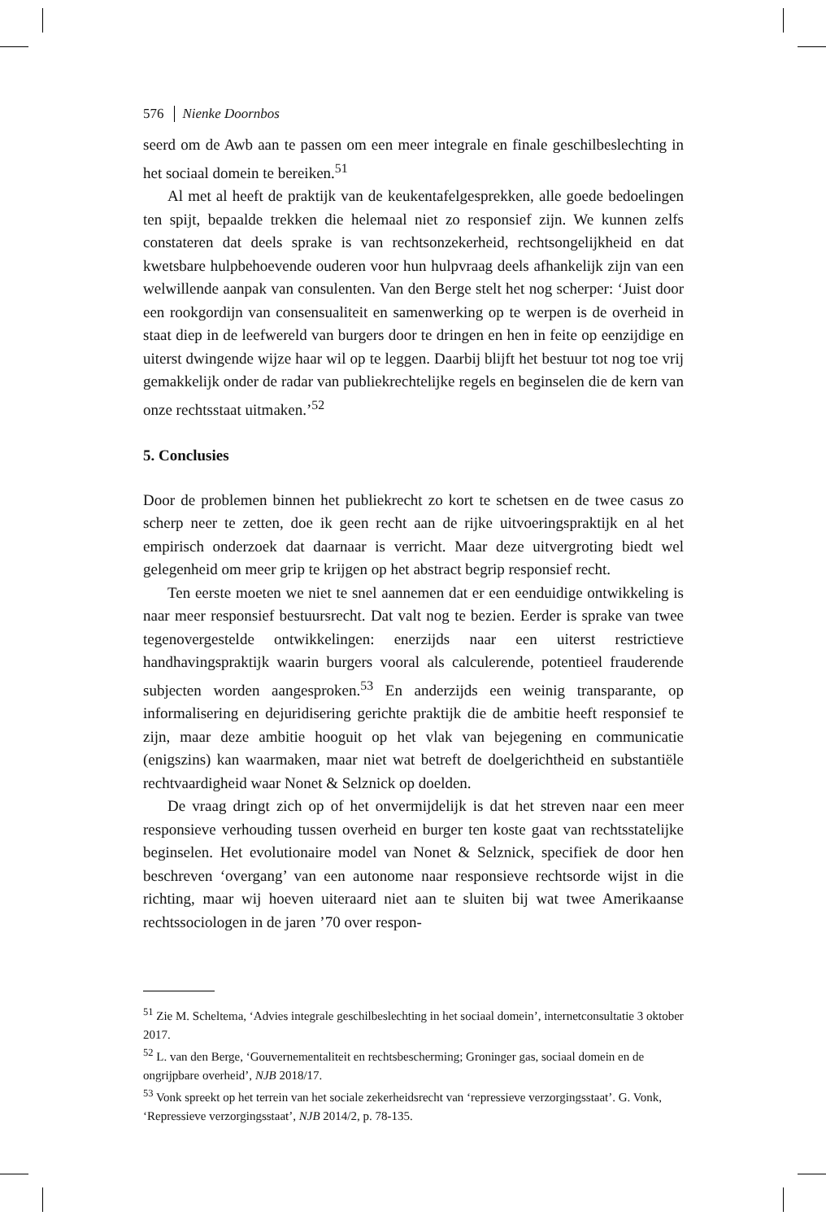576 Nienke Doornbos
seerd om de Awb aan te passen om een meer integrale en finale geschilbeslechting in het sociaal domein te bereiken.<sup>51</sup>
Al met al heeft de praktijk van de keukentafelgesprekken, alle goede bedoelingen ten spijt, bepaalde trekken die helemaal niet zo responsief zijn. We kunnen zelfs constateren dat deels sprake is van rechtsonzekerheid, rechtsongelijkheid en dat kwetsbare hulpbehoevende ouderen voor hun hulpvraag deels afhankelijk zijn van een welwillende aanpak van consulenten. Van den Berge stelt het nog scherper: ‘Juist door een rookgordijn van consensualiteit en samenwerking op te werpen is de overheid in staat diep in de leefwereld van burgers door te dringen en hen in feite op eenzijdige en uiterst dwingende wijze haar wil op te leggen. Daarbij blijft het bestuur tot nog toe vrij gemakkelijk onder de radar van publiekrechtelijke regels en beginselen die de kern van onze rechtsstaat uitmaken.’<sup>52</sup>
5. Conclusies
Door de problemen binnen het publiekrecht zo kort te schetsen en de twee casus zo scherp neer te zetten, doe ik geen recht aan de rijke uitvoeringspraktijk en al het empirisch onderzoek dat daarnaar is verricht. Maar deze uitvergroting biedt wel gelegenheid om meer grip te krijgen op het abstract begrip responsief recht.
Ten eerste moeten we niet te snel aannemen dat er een eenduidige ontwikkeling is naar meer responsief bestuursrecht. Dat valt nog te bezien. Eerder is sprake van twee tegenovergestelde ontwikkelingen: enerzijds naar een uiterst restrictieve handhavingspraktijk waarin burgers vooral als calculerende, potentieel frauderende subjecten worden aangesproken.<sup>53</sup> En anderzijds een weinig transparante, op informalisering en dejuridisering gerichte praktijk die de ambitie heeft responsief te zijn, maar deze ambitie hooguit op het vlak van bejegening en communicatie (enigszins) kan waarmaken, maar niet wat betreft de doelgerichtheid en substantiële rechtvaardigheid waar Nonet & Selznick op doelden.
De vraag dringt zich op of het onvermijdelijk is dat het streven naar een meer responsieve verhouding tussen overheid en burger ten koste gaat van rechtsstatelijke beginselen. Het evolutionaire model van Nonet & Selznick, specifiek de door hen beschreven ‘overgang’ van een autonome naar responsieve rechtsorde wijst in die richting, maar wij hoeven uiteraard niet aan te sluiten bij wat twee Amerikaanse rechtssociologen in de jaren ’70 over respon-
<sup>51</sup> Zie M. Scheltema, ‘Advies integrale geschilbeslechting in het sociaal domein’, internetconsultatie 3 oktober 2017.
<sup>52</sup> L. van den Berge, ‘Gouvernementaliteit en rechtsbescherming; Groninger gas, sociaal domein en de ongrijpbare overheid’, NJB 2018/17.
<sup>53</sup> Vonk spreekt op het terrein van het sociale zekerheidsrecht van ‘repressieve verzorgingsstaat’. G. Vonk, ‘Repressieve verzorgingsstaat’, NJB 2014/2, p. 78-135.